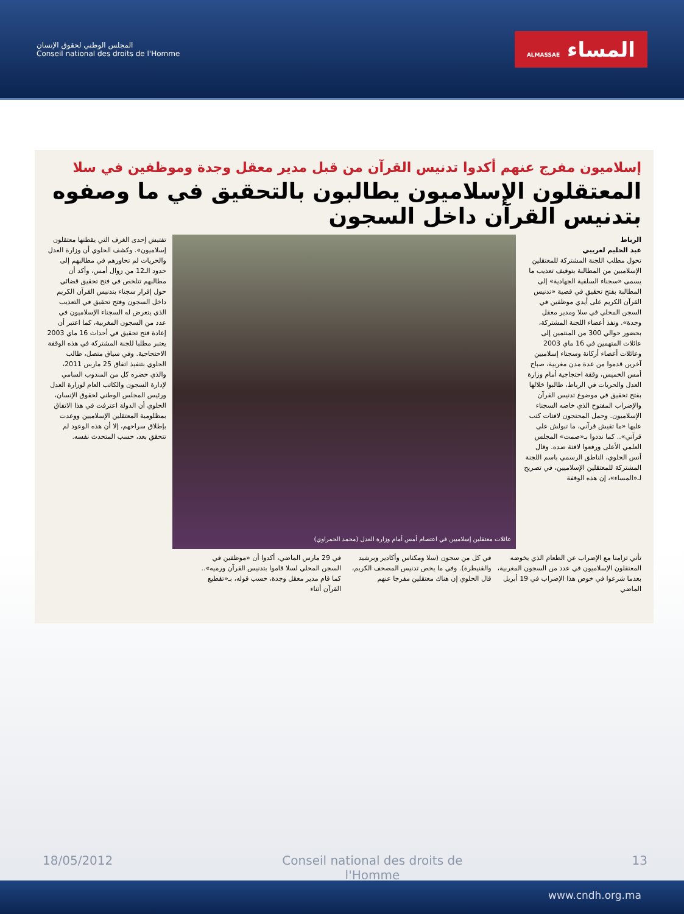المجلس الوطني لحقوق الإنسان
Conseil national des droits de l'Homme
المساء ALMASSAE
إسلاميون مفرج عنهم أكدوا تدنيس القرآن من قبل مدير معقل وجدة وموظفين في سلا
المعتقلون الإسلاميون يطالبون بالتحقيق في ما وصفوه بتدنيس القرآن داخل السجون
الرباط
عبد الحليم لعريبي
تحول مطلب اللجنة المشتركة للمعتقلين الإسلاميين من المطالبة بتوقيف تعذيب ما يسمى «سجناء السلفية الجهادية» إلى المطالبة بفتح تحقيق في قضية «تدنيس القرآن الكريم على أيدي موظفين في السجن المحلي في سلا ومدير معقل وجدة». ونفذ أعضاء اللجنة المشتركة، بحضور حوالي 300 من المنتمين إلى عائلات المتهمين في 16 ماي 2003 وعائلات أعضاء أركانة وسجناء إسلاميين آخرين قدموا من عدة مدن مغربية، صباح أمس الخميس، وقفة احتجاجية أمام وزارة العدل والحريات في الرباط، طالبوا خلالها بفتح تحقيق في موضوع تدنيس القرآن والإضراب المفتوح الذي خاضه السجناء الإسلاميون. وحمل المحتجون لافتات كتب عليها «ما تقيش قرآني، ما تبولش على قرآني».. كما نددوا بـ«صمت» المجلس العلمي الأعلى ورفعوا لافتة ضده. وقال أنس الحلوي، الناطق الرسمي باسم اللجنة المشتركة للمعتقلين الإسلاميين، في تصريح لـ«المساء»، إن هذه الوقفة
عائلات معتقلين إسلاميين في اعتصام أمس أمام وزارة العدل (محمد الحمراوي)
تفتيش إحدى الغرف التي يقطنها معتقلون إسلاميون». وكشف الحلوي أن وزارة العدل والحريات لم تحاورهم في مطالبهم إلى حدود الـ12 من زوال أمس، وأكد أن مطالبهم تتلخص في فتح تحقيق قضائي حول إقرار سجناء بتدنيس القرآن الكريم داخل السجون وفتح تحقيق في التعذيب الذي يتعرض له السجناء الإسلاميون في عدد من السجون المغربية، كما اعتبر أن إعادة فتح تحقيق في أحداث 16 ماي 2003 يعتبر مطلبا للجنة المشتركة في هذه الوقفة الاحتجاجية. وفي سياق متصل، طالب الحلوي بتنفيذ اتفاق 25 مارس 2011، والذي حضره كل من المندوب السامي لإدارة السجون والكاتب العام لوزارة العدل ورئيس المجلس الوطني لحقوق الإنسان، الحلوي أن الدولة اعترفت في هذا الاتفاق بمظلومية المعتقلين الإسلاميين ووعدت بإطلاق سراحهم، إلا أن هذه الوعود لم تتحقق بعد، حسب المتحدث نفسه.
تأتي تزامنا مع الإضراب عن الطعام الذي يخوضه المعتقلون الإسلاميون في عدد من السجون المغربية، بعدما شرعوا في خوض هذا الإضراب في 19 أبريل الماضي
في كل من سجون (سلا ومكناس وأكادير وبرشيد والقنيطرة). وفي ما يخص تدنيس المصحف الكريم، قال الحلوي إن هناك معتقلين مفرجا عنهم
في 29 مارس الماضي، أكدوا أن «موظفين في السجن المحلي لسلا قاموا بتدنيس القرآن ورميه».. كما قام مدير معقل وجدة، حسب قوله، بـ«تقطيع القرآن أثناء
18/05/2012 Conseil national des droits de l'Homme 13
www.cndh.org.ma